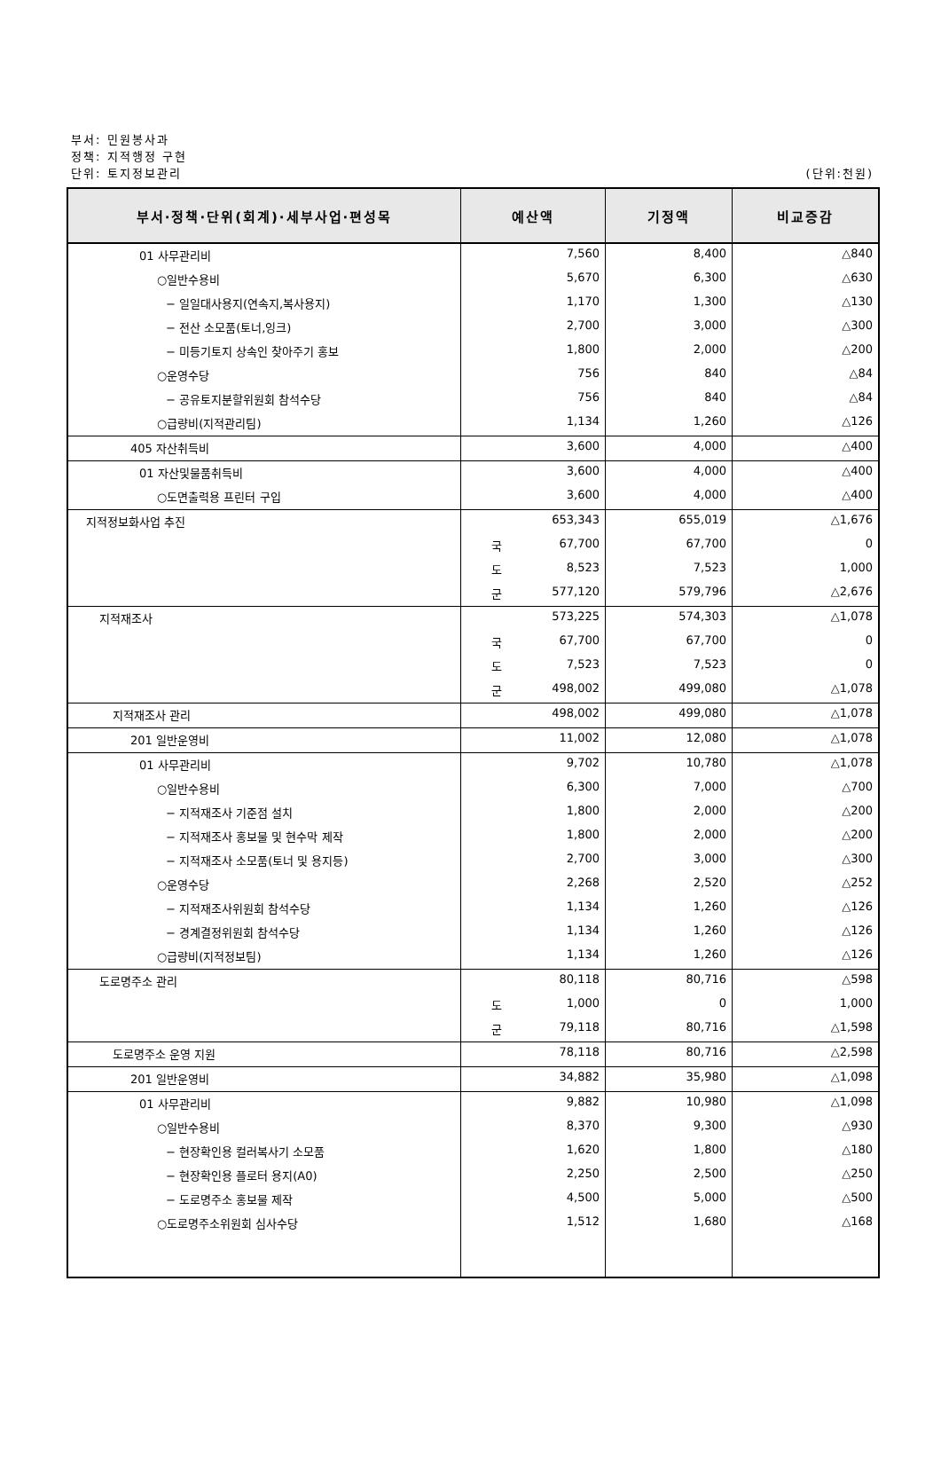부서: 민원봉사과
정책: 지적행정 구현
단위: 토지정보관리 (단위:천원)
| 부서·정책·단위(회계)·세부사업·편성목 | 예산액 | 기정액 | 비교증감 |
| --- | --- | --- | --- |
| 01 사무관리비 | 7,560 | 8,400 | △840 |
| ○일반수용비 | 5,670 | 6,300 | △630 |
| − 일일대사용지(연속지,복사용지) | 1,170 | 1,300 | △130 |
| − 전산 소모품(토너,잉크) | 2,700 | 3,000 | △300 |
| − 미등기토지 상속인 찾아주기 홍보 | 1,800 | 2,000 | △200 |
| ○운영수당 | 756 | 840 | △84 |
| − 공유토지분할위원회 참석수당 | 756 | 840 | △84 |
| ○급량비(지적관리팀) | 1,134 | 1,260 | △126 |
| 405 자산취득비 | 3,600 | 4,000 | △400 |
| 01 자산및물품취득비 | 3,600 | 4,000 | △400 |
| ○도면출력용 프린터 구입 | 3,600 | 4,000 | △400 |
| 지적정보화사업 추진 | 653,343 | 655,019 | △1,676 |
| | 국 67,700 | 67,700 | 0 |
| | 도 8,523 | 7,523 | 1,000 |
| | 군 577,120 | 579,796 | △2,676 |
| 지적재조사 | 573,225 | 574,303 | △1,078 |
| | 국 67,700 | 67,700 | 0 |
| | 도 7,523 | 7,523 | 0 |
| | 군 498,002 | 499,080 | △1,078 |
| 지적재조사 관리 | 498,002 | 499,080 | △1,078 |
| 201 일반운영비 | 11,002 | 12,080 | △1,078 |
| 01 사무관리비 | 9,702 | 10,780 | △1,078 |
| ○일반수용비 | 6,300 | 7,000 | △700 |
| − 지적재조사 기준점 설치 | 1,800 | 2,000 | △200 |
| − 지적재조사 홍보물 및 현수막 제작 | 1,800 | 2,000 | △200 |
| − 지적재조사 소모품(토너 및 용지등) | 2,700 | 3,000 | △300 |
| ○운영수당 | 2,268 | 2,520 | △252 |
| − 지적재조사위원회 참석수당 | 1,134 | 1,260 | △126 |
| − 경계결정위원회 참석수당 | 1,134 | 1,260 | △126 |
| ○급량비(지적정보팀) | 1,134 | 1,260 | △126 |
| 도로명주소 관리 | 80,118 | 80,716 | △598 |
| | 도 1,000 | 0 | 1,000 |
| | 군 79,118 | 80,716 | △1,598 |
| 도로명주소 운영 지원 | 78,118 | 80,716 | △2,598 |
| 201 일반운영비 | 34,882 | 35,980 | △1,098 |
| 01 사무관리비 | 9,882 | 10,980 | △1,098 |
| ○일반수용비 | 8,370 | 9,300 | △930 |
| − 현장확인용 컬러복사기 소모품 | 1,620 | 1,800 | △180 |
| − 현장확인용 플로터 용지(A0) | 2,250 | 2,500 | △250 |
| − 도로명주소 홍보물 제작 | 4,500 | 5,000 | △500 |
| ○도로명주소위원회 심사수당 | 1,512 | 1,680 | △168 |